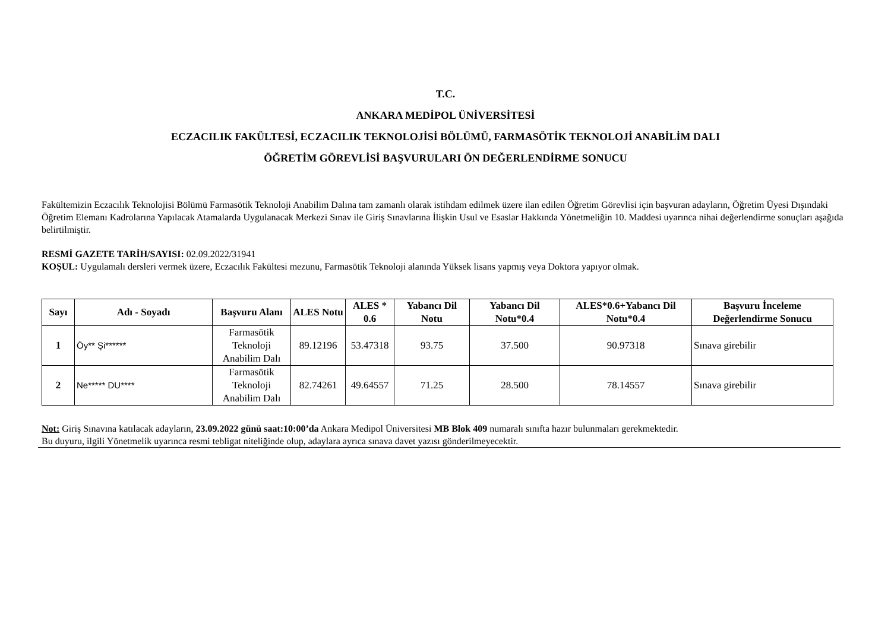T.C.
ANKARA MEDİPOL ÜNİVERSİTESİ
ECZACILIK FAKÜLTESİ, ECZACILIK TEKNOLOJİSİ BÖLÜMÜ, FARMASÖTİK TEKNOLOJİ ANABİLİM DALI
ÖĞRETİM GÖREVLİSİ BAŞVURULARI ÖN DEĞERLENDİRME SONUCU
Fakültemizin Eczacılık Teknolojisi Bölümü Farmasötik Teknoloji Anabilim Dalına tam zamanlı olarak istihdam edilmek üzere ilan edilen Öğretim Görevlisi için başvuran adayların, Öğretim Üyesi Dışındaki Öğretim Elemanı Kadrolarına Yapılacak Atamalarda Uygulanacak Merkezi Sınav ile Giriş Sınavlarına İlişkin Usul ve Esaslar Hakkında Yönetmeliğin 10. Maddesi uyarınca nihai değerlendirme sonuçları aşağıda belirtilmiştir.
RESMİ GAZETE TARİH/SAYISI: 02.09.2022/31941
KOŞUL: Uygulamalı dersleri vermek üzere, Eczacılık Fakültesi mezunu, Farmasötik Teknoloji alanında Yüksek lisans yapmış veya Doktora yapıyor olmak.
| Sayı | Adı - Soyadı | Başvuru Alanı | ALES Notu | ALES * 0.6 | Yabancı Dil Notu | Yabancı Dil Notu*0.4 | ALES*0.6+Yabancı Dil Notu*0.4 | Başvuru İnceleme Değerlendirme Sonucu |
| --- | --- | --- | --- | --- | --- | --- | --- | --- |
| 1 | Öy** Şi****** | Farmasötik Teknoloji Anabilim Dalı | 89.12196 | 53.47318 | 93.75 | 37.500 | 90.97318 | Sınava girebilir |
| 2 | Ne***** DU**** | Farmasötik Teknoloji Anabilim Dalı | 82.74261 | 49.64557 | 71.25 | 28.500 | 78.14557 | Sınava girebilir |
Not: Giriş Sınavına katılacak adayların, 23.09.2022 günü saat:10:00’da Ankara Medipol Üniversitesi MB Blok 409 numaralı sınıfta hazır bulunmaları gerekmektedir.
Bu duyuru, ilgili Yönetmelik uyarınca resmi tebligat niteliğinde olup, adaylara ayrıca sınava davet yazısı gönderilmeyecektir.